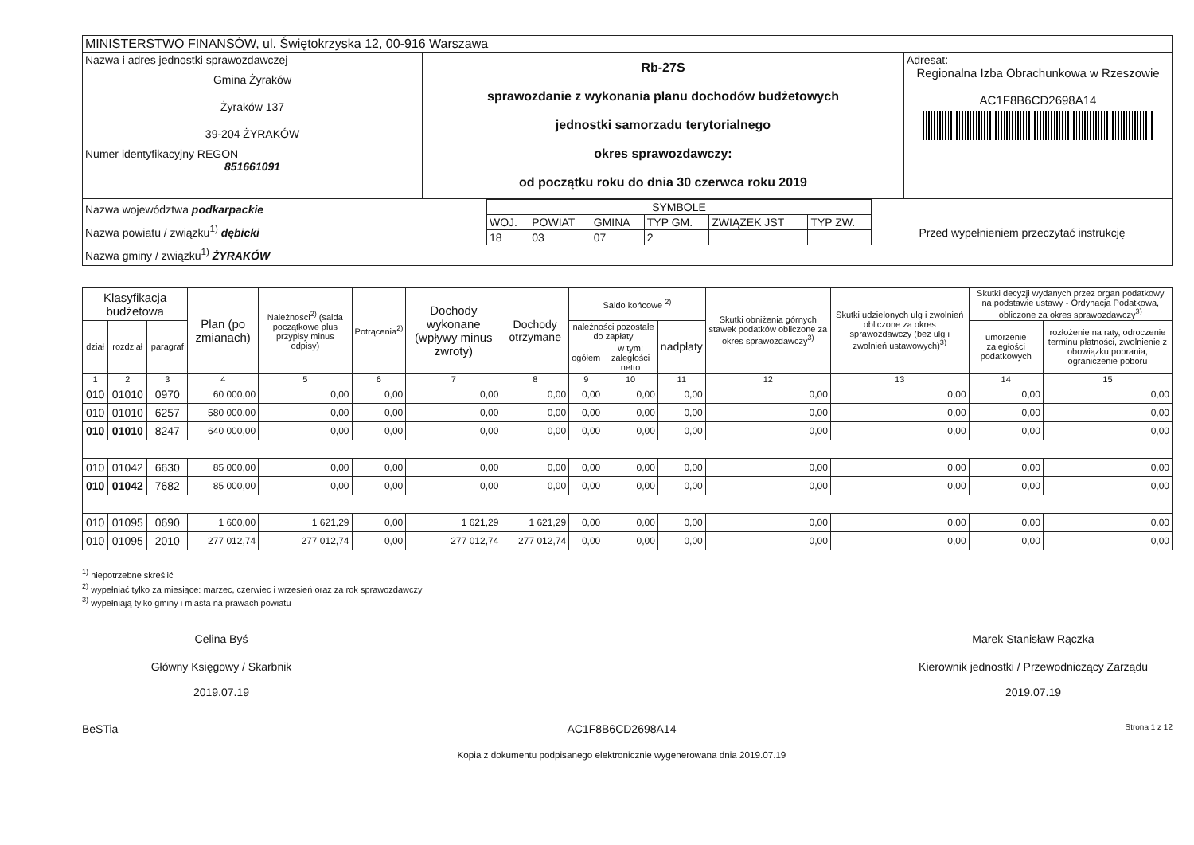| MINISTERSTWO FINANSÓW, ul. Świętokrzyska 12, 00-916 Warszawa | | |
| Nazwa i adres jednostki sprawozdawczej Gmina Żyraków Żyraków 137 39-204 ŻYRAKÓW Numer identyfikacyjny REGON 851661091 | Rb-27S sprawozdanie z wykonania planu dochodów budżetowych jednostki samorzadu terytorialnego okres sprawozdawczy: od początku roku do dnia 30 czerwca roku 2019 | Adresat: Regionalna Izba Obrachunkowa w Rzeszowie AC1F8B6CD2698A14 |
| Nazwa województwa podkarpackie Nazwa powiatu / związku<sup>1)</sup> dębicki Nazwa gminy / związku<sup>1)</sup> ŻYRAKÓW | / SYMBOLE / / / / / / / WOJ. / POWIAT / GMINA / TYP GM. / ZWIĄZEK JST / TYP ZW. / / 18 / 03 / 07 / 2 / / / | Przed wypełnieniem przeczytać instrukcję |
| Klasyfikacja budżetowa | | | Plan (po zmianach) | Należności<sup>2)</sup> (salda początkowe plus przypisy minus odpisy) | Potrącenia<sup>2)</sup> | Dochody wykonane (wpływy minus zwroty) | Dochody otrzymane | Saldo końcowe <sup>2)</sup> | | | Skutki obniżenia górnych stawek podatków obliczone za okres sprawozdawczy<sup>3)</sup> | Skutki udzielonych ulg i zwolnień obliczone za okres sprawozdawczy (bez ulg i zwolnień ustawowych)<sup>3)</sup> | Skutki decyzji wydanych przez organ podatkowy na podstawie ustawy - Ordynacja Podatkowa, obliczone za okres sprawozdawczy<sup>3)</sup> | |
| --- | --- | --- | --- | --- | --- | --- | --- | --- | --- | --- | --- | --- | --- | --- |
| dział | rozdział | paragraf | | | | | | należności pozostałe do zapłaty | | nadpłaty | | | umorzenie zaległości podatkowych | rozłożenie na raty, odroczenie terminu płatności, zwolnienie z obowiązku pobrania, ograniczenie poboru |
| | | | | | | | | ogółem | w tym: zaległości netto | | | | | |
| 1 | 2 | 3 | 4 | 5 | 6 | 7 | 8 | 9 | 10 | 11 | 12 | 13 | 14 | 15 |
| 010 | 01010 | 0970 | 60 000,00 | 0,00 | 0,00 | 0,00 | 0,00 | 0,00 | 0,00 | 0,00 | 0,00 | 0,00 | 0,00 | 0,00 |
| 010 | 01010 | 6257 | 580 000,00 | 0,00 | 0,00 | 0,00 | 0,00 | 0,00 | 0,00 | 0,00 | 0,00 | 0,00 | 0,00 | 0,00 |
| 010 | 01010 | 8247 | 640 000,00 | 0,00 | 0,00 | 0,00 | 0,00 | 0,00 | 0,00 | 0,00 | 0,00 | 0,00 | 0,00 | 0,00 |
| 010 | 01042 | 6630 | 85 000,00 | 0,00 | 0,00 | 0,00 | 0,00 | 0,00 | 0,00 | 0,00 | 0,00 | 0,00 | 0,00 | 0,00 |
| 010 | 01042 | 7682 | 85 000,00 | 0,00 | 0,00 | 0,00 | 0,00 | 0,00 | 0,00 | 0,00 | 0,00 | 0,00 | 0,00 | 0,00 |
| 010 | 01095 | 0690 | 1 600,00 | 1 621,29 | 0,00 | 1 621,29 | 1 621,29 | 0,00 | 0,00 | 0,00 | 0,00 | 0,00 | 0,00 | 0,00 |
| 010 | 01095 | 2010 | 277 012,74 | 277 012,74 | 0,00 | 277 012,74 | 277 012,74 | 0,00 | 0,00 | 0,00 | 0,00 | 0,00 | 0,00 | 0,00 |
<sup>1)</sup> niepotrzebne skreślić
<sup>2)</sup> wypełniać tylko za miesiące: marzec, czerwiec i wrzesień oraz za rok sprawozdawczy
<sup>3)</sup> wypełniają tylko gminy i miasta na prawach powiatu
Celina Byś
Główny Księgowy / Skarbnik
2019.07.19
Marek Stanisław Rączka
Kierownik jednostki / Przewodniczący Zarządu
2019.07.19
BeSTia AC1F8B6CD2698A14
Kopia z dokumentu podpisanego elektronicznie wygenerowana dnia 2019.07.19 Strona 1 z 12